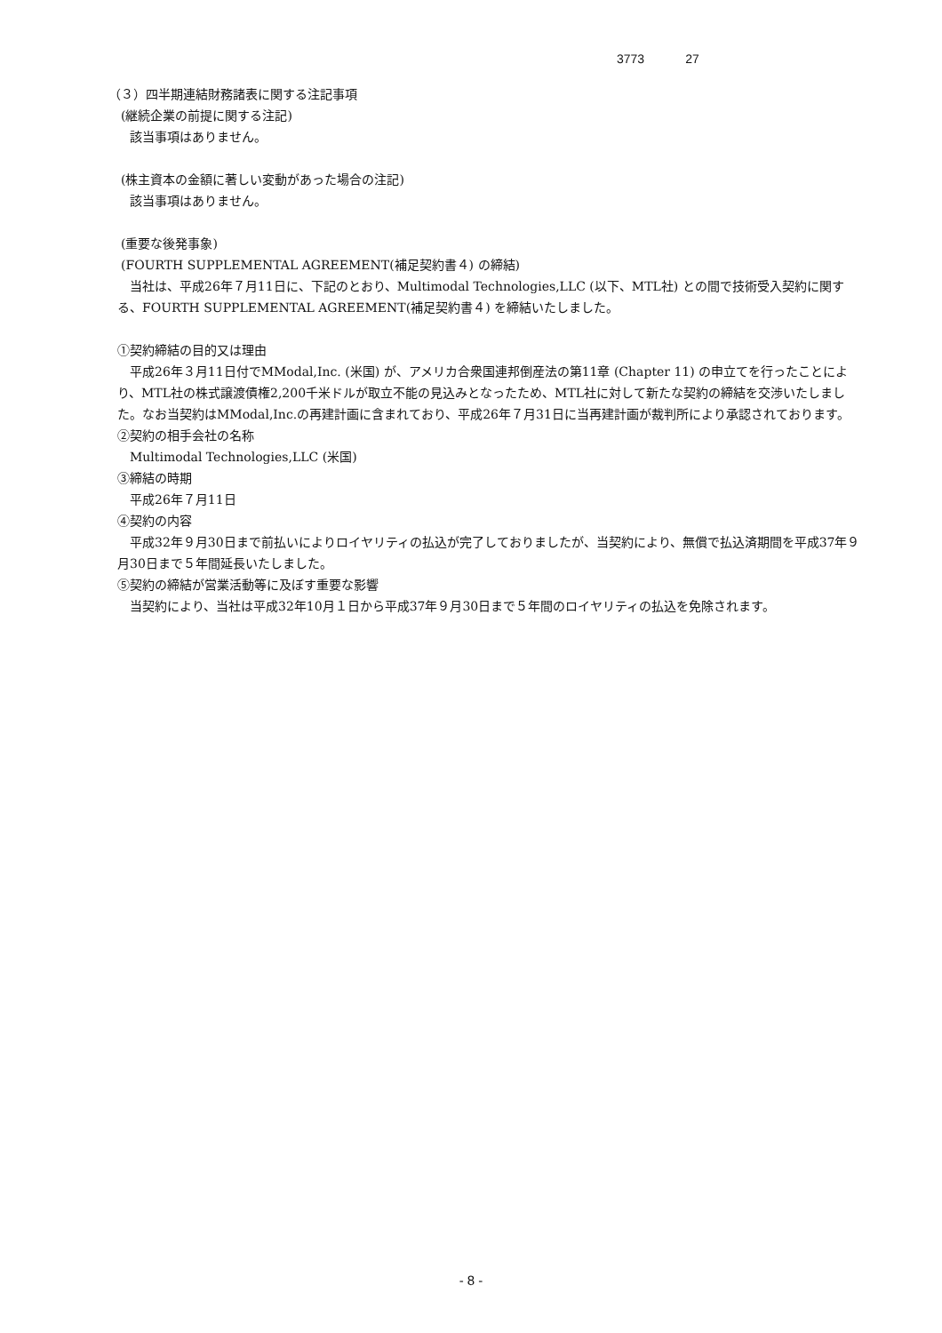3773 27
（３）四半期連結財務諸表に関する注記事項
(継続企業の前提に関する注記)
該当事項はありません。
(株主資本の金額に著しい変動があった場合の注記)
該当事項はありません。
(重要な後発事象)
(FOURTH SUPPLEMENTAL AGREEMENT(補足契約書４) の締結)
当社は、平成26年７月11日に、下記のとおり、Multimodal Technologies,LLC (以下、MTL社) との間で技術受入契約に関する、FOURTH SUPPLEMENTAL AGREEMENT(補足契約書４) を締結いたしました。
①契約締結の目的又は理由
平成26年３月11日付でMModal,Inc. (米国) が、アメリカ合衆国連邦倒産法の第11章 (Chapter 11) の申立てを行ったことにより、MTL社の株式譲渡債権2,200千米ドルが取立不能の見込みとなったため、MTL社に対して新たな契約の締結を交渉いたしました。なお当契約はMModal,Inc.の再建計画に含まれており、平成26年７月31日に当再建計画が裁判所により承認されております。
②契約の相手会社の名称
Multimodal Technologies,LLC (米国)
③締結の時期
平成26年７月11日
④契約の内容
平成32年９月30日まで前払いによりロイヤリティの払込が完了しておりましたが、当契約により、無償で払込済期間を平成37年９月30日まで５年間延長いたしました。
⑤契約の締結が営業活動等に及ぼす重要な影響
当契約により、当社は平成32年10月１日から平成37年９月30日まで５年間のロイヤリティの払込を免除されます。
- 8 -